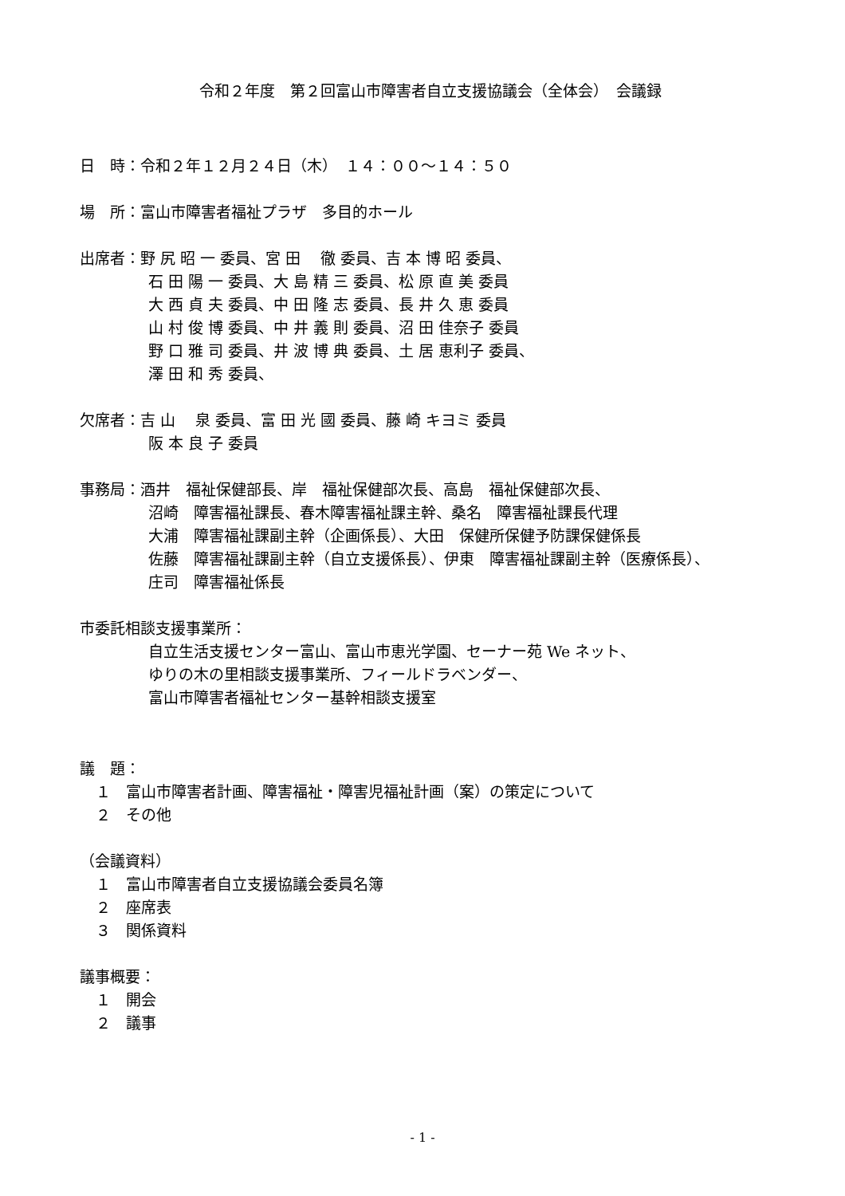令和２年度　第２回富山市障害者自立支援協議会（全体会）　会議録
日　時：令和２年１２月２４日（木）　１４：００～１４：５０
場　所：富山市障害者福祉プラザ　多目的ホール
出席者：野 尻 昭 一 委員、宮 田　 徹 委員、吉 本 博 昭 委員、
石 田 陽 一 委員、大 島 精 三 委員、松 原 直 美 委員
大 西 貞 夫 委員、中 田 隆 志 委員、長 井 久 恵 委員
山 村 俊 博 委員、中 井 義 則 委員、沼 田 佳奈子 委員
野 口 雅 司 委員、井 波 博 典 委員、土 居 恵利子 委員、
澤 田 和 秀 委員、
欠席者：吉 山　 泉 委員、富 田 光 國 委員、藤 崎 キヨミ 委員
阪 本 良 子 委員
事務局：酒井　福祉保健部長、岸　福祉保健部次長、高島　福祉保健部次長、
沼崎　障害福祉課長、春木障害福祉課主幹、桑名　障害福祉課長代理
大浦　障害福祉課副主幹（企画係長）、大田　保健所保健予防課保健係長
佐藤　障害福祉課副主幹（自立支援係長）、伊東　障害福祉課副主幹（医療係長）、
庄司　障害福祉係長
市委託相談支援事業所：
自立生活支援センター富山、富山市恵光学園、セーナー苑 We ネット、
ゆりの木の里相談支援事業所、フィールドラベンダー、
富山市障害者福祉センター基幹相談支援室
議　題：
１　富山市障害者計画、障害福祉・障害児福祉計画（案）の策定について
２　その他
（会議資料）
１　富山市障害者自立支援協議会委員名簿
２　座席表
３　関係資料
議事概要：
１　開会
２　議事
- 1 -